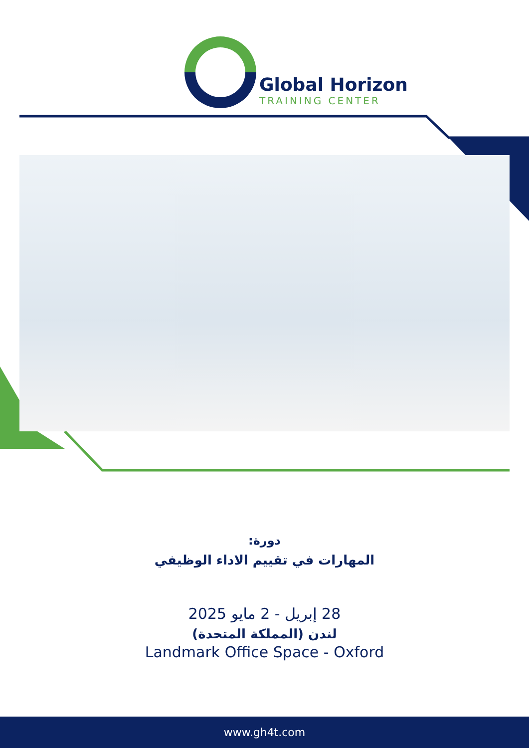Global Horizon
TRAINING CENTER
دورة:
المهارات في تقييم الاداء الوظيفي
28 إبريل - 2 مايو 2025
لندن (المملكة المتحدة)
Landmark Office Space - Oxford
www.gh4t.com